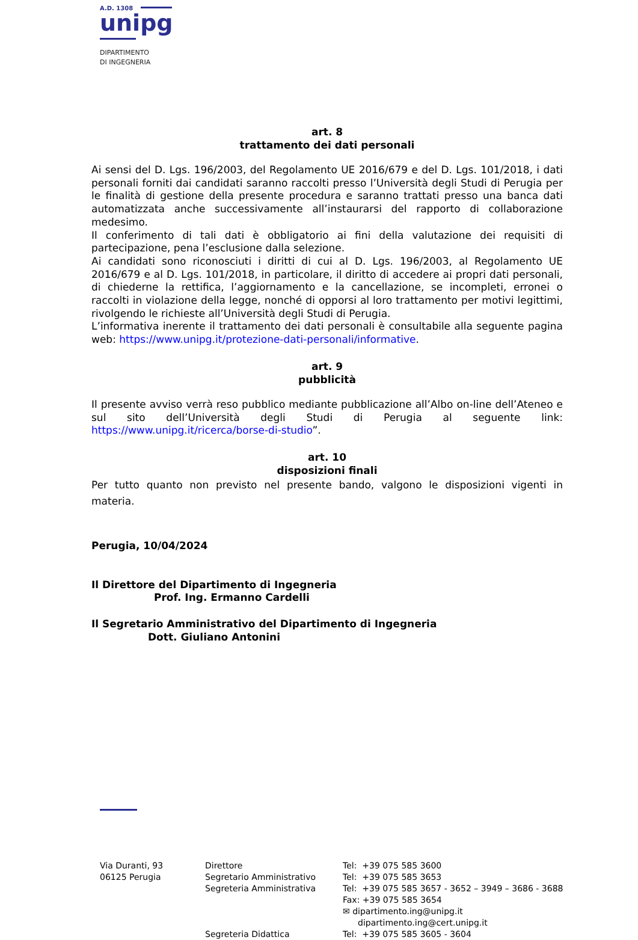A.D. 1308
unipg
DIPARTIMENTO
DI INGEGNERIA
art. 8
trattamento dei dati personali
Ai sensi del D. Lgs. 196/2003, del Regolamento UE 2016/679 e del D. Lgs. 101/2018, i dati personali forniti dai candidati saranno raccolti presso l’Università degli Studi di Perugia per le finalità di gestione della presente procedura e saranno trattati presso una banca dati automatizzata anche successivamente all’instaurarsi del rapporto di collaborazione medesimo.
Il conferimento di tali dati è obbligatorio ai fini della valutazione dei requisiti di partecipazione, pena l’esclusione dalla selezione.
Ai candidati sono riconosciuti i diritti di cui al D. Lgs. 196/2003, al Regolamento UE 2016/679 e al D. Lgs. 101/2018, in particolare, il diritto di accedere ai propri dati personali, di chiederne la rettifica, l’aggiornamento e la cancellazione, se incompleti, erronei o raccolti in violazione della legge, nonché di opporsi al loro trattamento per motivi legittimi, rivolgendo le richieste all’Università degli Studi di Perugia.
L’informativa inerente il trattamento dei dati personali è consultabile alla seguente pagina web: https://www.unipg.it/protezione-dati-personali/informative.
art. 9
pubblicità
Il presente avviso verrà reso pubblico mediante pubblicazione all’Albo on-line dell’Ateneo e sul sito dell’Università degli Studi di Perugia al seguente link: https://www.unipg.it/ricerca/borse-di-studio”.
art. 10
disposizioni finali
Per tutto quanto non previsto nel presente bando, valgono le disposizioni vigenti in materia.
Perugia, 10/04/2024
Il Direttore del Dipartimento di Ingegneria
Prof. Ing. Ermanno Cardelli
Il Segretario Amministrativo del Dipartimento di Ingegneria
Dott. Giuliano Antonini
| Via Duranti, 93 06125 Perugia | Direttore Segretario Amministrativo Segreteria Amministrativa Segreteria Didattica | Tel: +39 075 585 3600 Tel: +39 075 585 3653 Tel: +39 075 585 3657 - 3652 – 3949 – 3686 - 3688 Fax: +39 075 585 3654 ✉ dipartimento.ing@unipg.it dipartimento.ing@cert.unipg.it Tel: +39 075 585 3605 - 3604 |